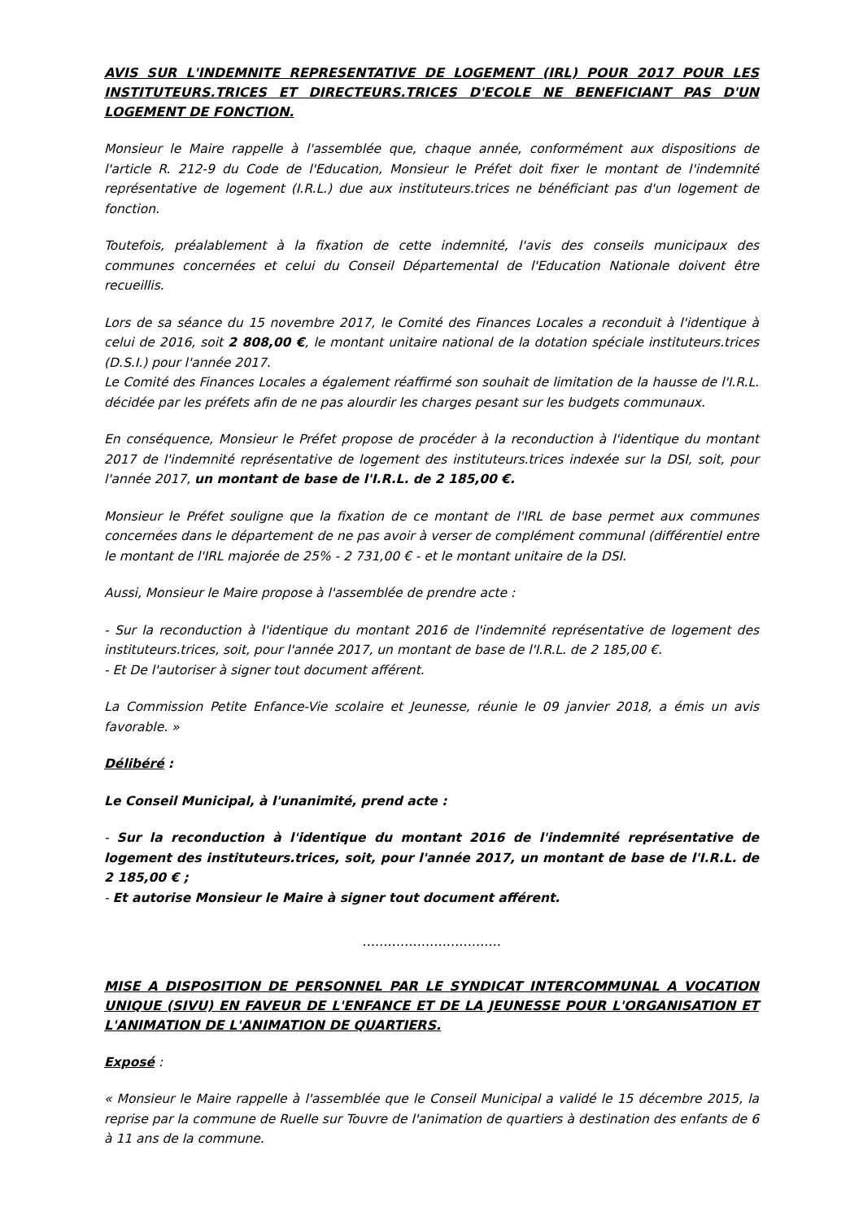AVIS SUR L'INDEMNITE REPRESENTATIVE DE LOGEMENT (IRL) POUR 2017 POUR LES INSTITUTEURS.TRICES ET DIRECTEURS.TRICES D'ECOLE NE BENEFICIANT PAS D'UN LOGEMENT DE FONCTION.
Monsieur le Maire rappelle à l'assemblée que, chaque année, conformément aux dispositions de l'article R. 212-9 du Code de l'Education, Monsieur le Préfet doit fixer le montant de l'indemnité représentative de logement (I.R.L.) due aux instituteurs.trices ne bénéficiant pas d'un logement de fonction.
Toutefois, préalablement à la fixation de cette indemnité, l'avis des conseils municipaux des communes concernées et celui du Conseil Départemental de l'Education Nationale doivent être recueillis.
Lors de sa séance du 15 novembre 2017, le Comité des Finances Locales a reconduit à l'identique à celui de 2016, soit 2 808,00 €, le montant unitaire national de la dotation spéciale instituteurs.trices (D.S.I.) pour l'année 2017.
Le Comité des Finances Locales a également réaffirmé son souhait de limitation de la hausse de l'I.R.L. décidée par les préfets afin de ne pas alourdir les charges pesant sur les budgets communaux.
En conséquence, Monsieur le Préfet propose de procéder à la reconduction à l'identique du montant 2017 de l'indemnité représentative de logement des instituteurs.trices indexée sur la DSI, soit, pour l'année 2017, un montant de base de l'I.R.L. de 2 185,00 €.
Monsieur le Préfet souligne que la fixation de ce montant de l'IRL de base permet aux communes concernées dans le département de ne pas avoir à verser de complément communal (différentiel entre le montant de l'IRL majorée de 25% - 2 731,00 € - et le montant unitaire de la DSI.
Aussi, Monsieur le Maire propose à l'assemblée de prendre acte :
- Sur la reconduction à l'identique du montant 2016 de l'indemnité représentative de logement des instituteurs.trices, soit, pour l'année 2017, un montant de base de l'I.R.L. de 2 185,00 €.
- Et De l'autoriser à signer tout document afférent.
La Commission Petite Enfance-Vie scolaire et Jeunesse, réunie le 09 janvier 2018, a émis un avis favorable. »
Délibéré :
Le Conseil Municipal, à l'unanimité, prend acte :
- Sur la reconduction à l'identique du montant 2016 de l'indemnité représentative de logement des instituteurs.trices, soit, pour l'année 2017, un montant de base de l'I.R.L. de 2 185,00 € ;
- Et autorise Monsieur le Maire à signer tout document afférent.
……………………………
MISE A DISPOSITION DE PERSONNEL PAR LE SYNDICAT INTERCOMMUNAL A VOCATION UNIQUE (SIVU) EN FAVEUR DE L'ENFANCE ET DE LA JEUNESSE POUR L'ORGANISATION ET L'ANIMATION DE L'ANIMATION DE QUARTIERS.
Exposé :
« Monsieur le Maire rappelle à l'assemblée que le Conseil Municipal a validé le 15 décembre 2015, la reprise par la commune de Ruelle sur Touvre de l'animation de quartiers à destination des enfants de 6 à 11 ans de la commune.